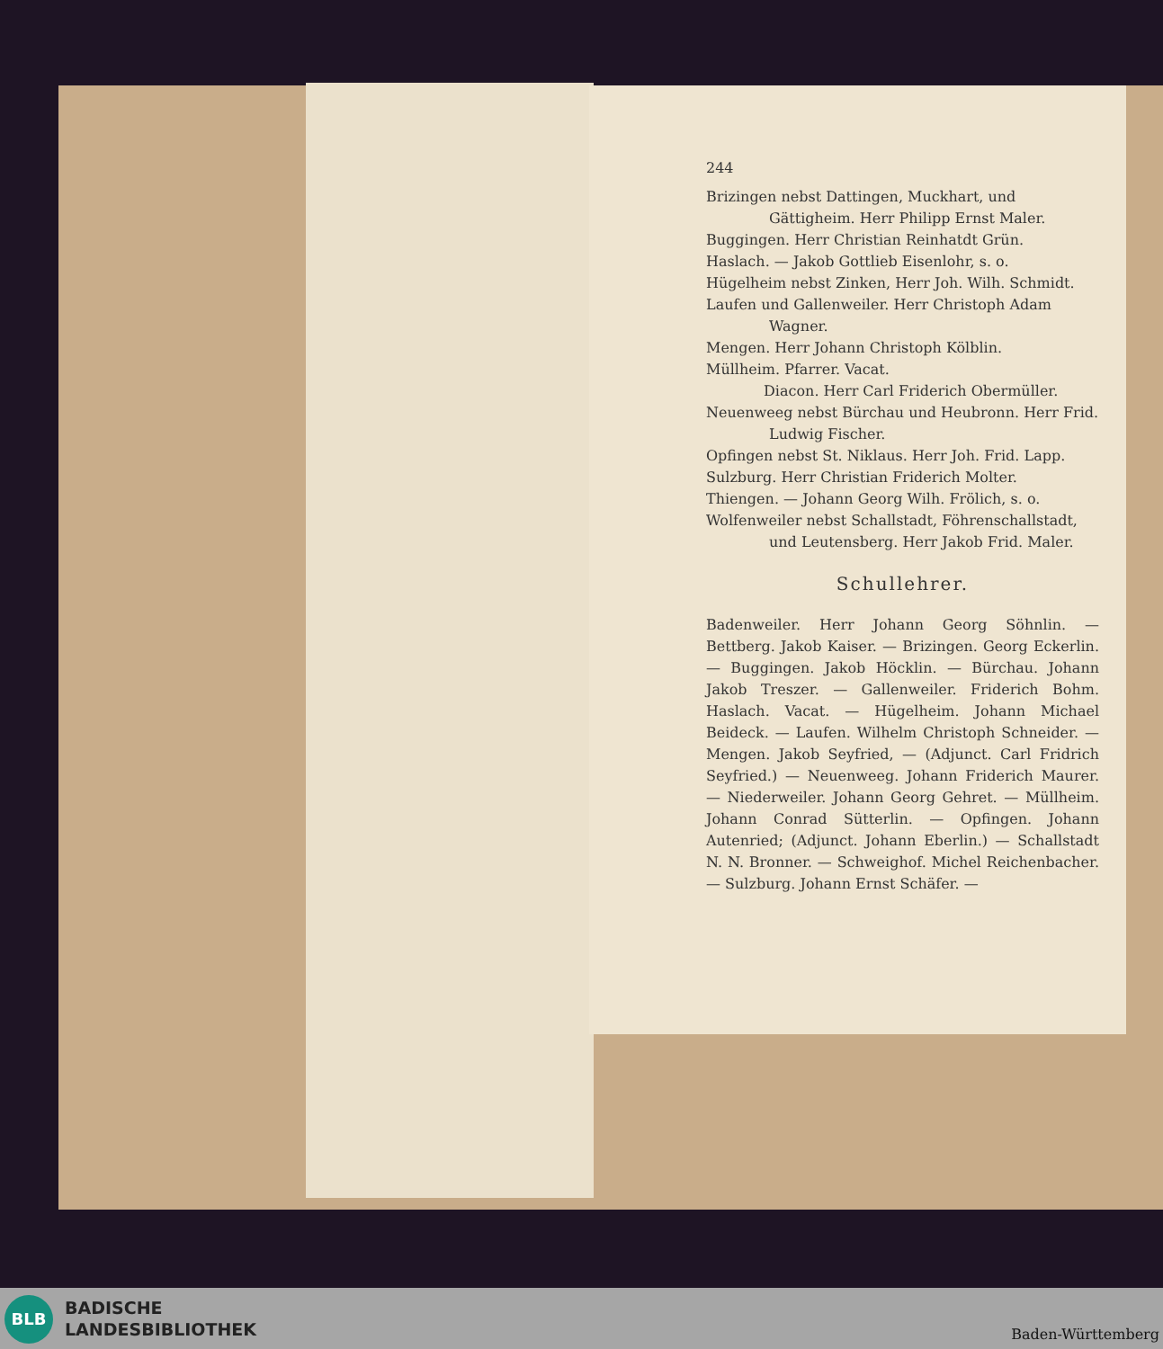244
Brizingen nebst Dattingen, Muckhart, und Gättigheim. Herr Philipp Ernst Maler.
Buggingen. Herr Christian Reinhatdt Grün.
Haslach. — Jakob Gottlieb Eisenlohr, s. o.
Hügelheim nebst Zinken, Herr Joh. Wilh. Schmidt.
Laufen und Gallenweiler. Herr Christoph Adam Wagner.
Mengen. Herr Johann Christoph Kölblin.
Müllheim. Pfarrer. Vacat.
    Diacon. Herr Carl Friderich Obermüller.
Neuenweeg nebst Bürchau und Heubronn. Herr Frid. Ludwig Fischer.
Opfingen nebst St. Niklaus. Herr Joh. Frid. Lapp.
Sulzburg. Herr Christian Friderich Molter.
Thiengen. — Johann Georg Wilh. Frölich, s. o.
Wolfenweiler nebst Schallstadt, Föhrenschallstadt, und Leutensberg. Herr Jakob Frid. Maler.
Schullehrer.
Badenweiler. Herr Johann Georg Söhnlin. — Bettberg. Jakob Kaiser. — Brizingen. Georg Eckerlin. — Buggingen. Jakob Höcklin. — Bürchau. Johann Jakob Treszer. — Gallenweiler. Friderich Bohm. Haslach. Vacat. — Hügelheim. Johann Michael Beideck. — Laufen. Wilhelm Christoph Schneider. — Mengen. Jakob Seyfried, — (Adjunct. Carl Fridrich Seyfried.) — Neuenweeg. Johann Friderich Maurer. — Niederweiler. Johann Georg Gehret. — Müllheim. Johann Conrad Sütterlin. — Opfingen. Johann Autenried; (Adjunct. Johann Eberlin.) — Schallstadt N. N. Bronner. — Schweighof. Michel Reichenbacher. — Sulzburg. Johann Ernst Schäfer. —
BLB
BADISCHE
LANDESBIBLIOTHEK
Baden-Württemberg